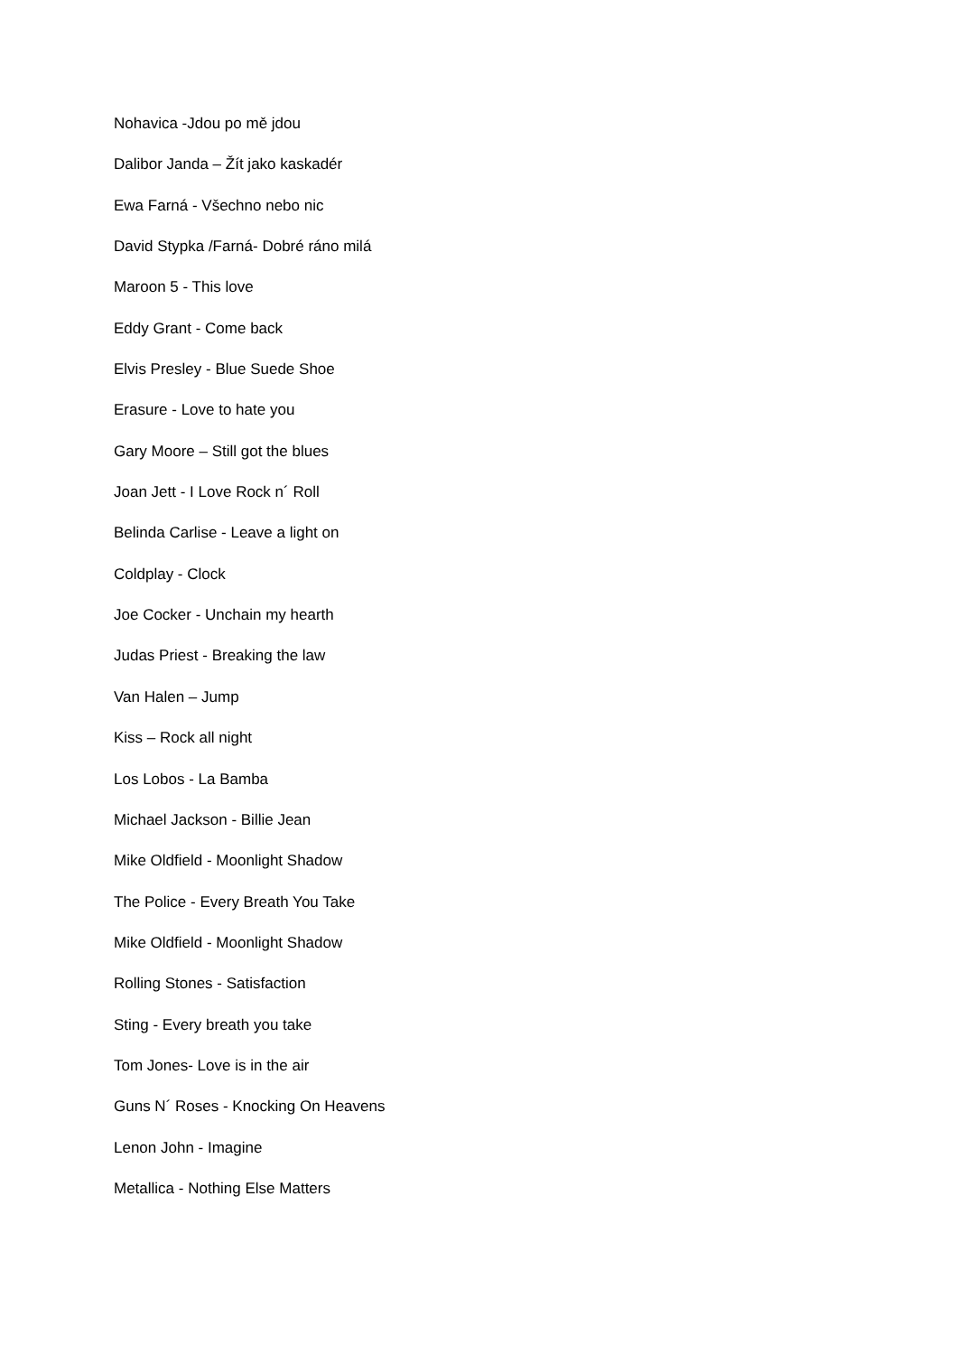Nohavica -Jdou po mě jdou
Dalibor Janda – Žít jako kaskadér
Ewa Farná - Všechno nebo nic
David Stypka /Farná- Dobré ráno milá
Maroon 5 - This love
Eddy Grant - Come back
Elvis Presley - Blue Suede Shoe
Erasure - Love to hate you
Gary Moore – Still got the blues
Joan Jett - I Love Rock n´ Roll
Belinda Carlise - Leave a light on
Coldplay - Clock
Joe Cocker - Unchain my hearth
Judas Priest - Breaking the law
Van Halen – Jump
Kiss – Rock all night
Los Lobos - La Bamba
Michael Jackson - Billie Jean
Mike Oldfield - Moonlight Shadow
The Police - Every Breath You Take
Mike Oldfield - Moonlight Shadow
Rolling Stones - Satisfaction
Sting - Every breath you take
Tom Jones- Love is in the air
Guns N´ Roses - Knocking On Heavens
Lenon John - Imagine
Metallica - Nothing Else Matters